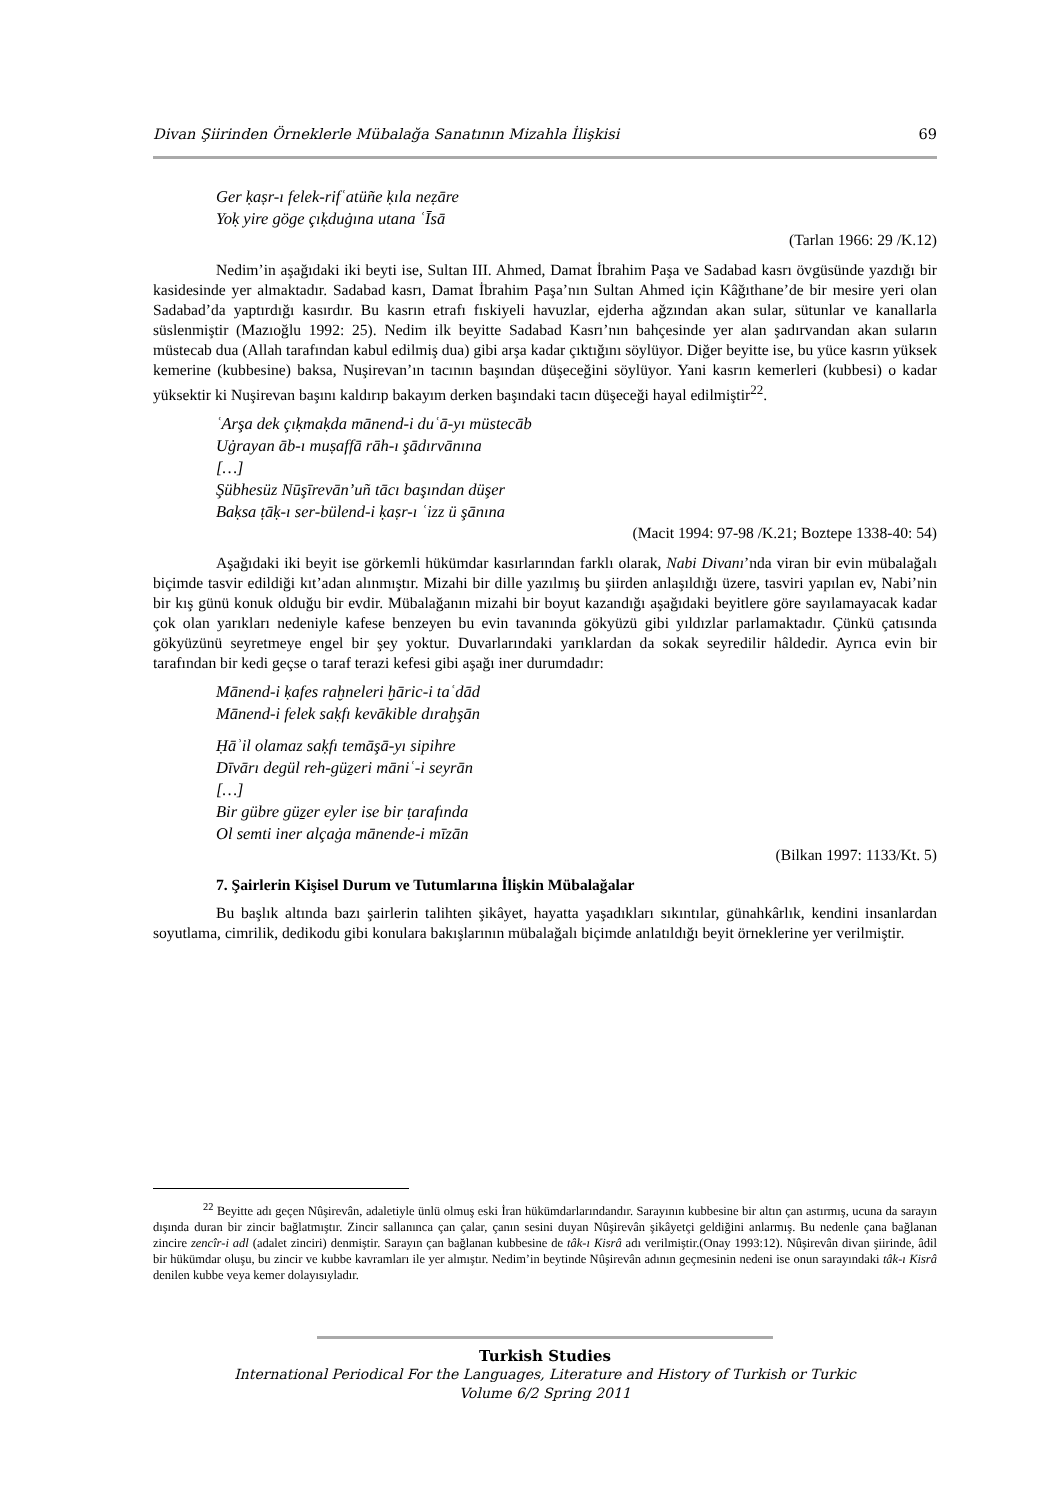Divan Şiirinden Örneklerle Mübalağa Sanatının Mizahla İlişkisi 69
Ger ḳaṣr-ı felek-rifʿatüñe ḳıla neẓāre
Yoḳ yire göge çıḳduġına utana ʿĪsā
(Tarlan 1966: 29 /K.12)
Nedim’in aşağıdaki iki beyti ise, Sultan III. Ahmed, Damat İbrahim Paşa ve Sadabad kasrı övgüsünde yazdığı bir kasidesinde yer almaktadır. Sadabad kasrı, Damat İbrahim Paşa’nın Sultan Ahmed için Kâğıthane’de bir mesire yeri olan Sadabad’da yaptırdığı kasırdır. Bu kasrın etrafı fıskiyeli havuzlar, ejderha ağzından akan sular, sütunlar ve kanallarla süslenmiştir (Mazıoğlu 1992: 25). Nedim ilk beyitte Sadabad Kasrı’nın bahçesinde yer alan şadırvandan akan suların müstecab dua (Allah tarafından kabul edilmiş dua) gibi arşa kadar çıktığını söylüyor. Diğer beyitte ise, bu yüce kasrın yüksek kemerine (kubbesine) baksa, Nuşirevan’ın tacının başından düşeceğini söylüyor. Yani kasrın kemerleri (kubbesi) o kadar yüksektir ki Nuşirevan başını kaldırıp bakayım derken başındaki tacın düşeceği hayal edilmiştir<sup>22</sup>.
ʿArşa dek çıḳmaḳda mānend-i duʿā-yı müstecāb
Uġrayan āb-ı muṣaffā rāh-ı şādırvānına
[…]
Şübhesüz Nūşīrevān’uñ tācı başından düşer
Baḳsa ṭāḳ-ı ser-bülend-i ḳaṣr-ı ʿizz ü şānına
(Macit 1994: 97-98 /K.21; Boztepe 1338-40: 54)
Aşağıdaki iki beyit ise görkemli hükümdar kasırlarından farklı olarak, Nabi Divanı’nda viran bir evin mübalağalı biçimde tasvir edildiği kıt’adan alınmıştır. Mizahi bir dille yazılmış bu şiirden anlaşıldığı üzere, tasviri yapılan ev, Nabi’nin bir kış günü konuk olduğu bir evdir. Mübalağanın mizahi bir boyut kazandığı aşağıdaki beyitlere göre sayılamayacak kadar çok olan yarıkları nedeniyle kafese benzeyen bu evin tavanında gökyüzü gibi yıldızlar parlamaktadır. Çünkü çatısında gökyüzünü seyretmeye engel bir şey yoktur. Duvarlarındaki yarıklardan da sokak seyredilir hâldedir. Ayrıca evin bir tarafından bir kedi geçse o taraf terazi kefesi gibi aşağı iner durumdadır:
Mānend-i ḳafes raḫneleri ḫāric-i taʿdād
Mānend-i felek saḳfı kevākible dıraḫşān
Ḥāʾil olamaz saḳfı temāşā-yı sipihre
Dīvārı degül reh-güẕeri māniʿ-i seyrān
[…]
Bir gübre güẕer eyler ise bir ṭarafında
Ol semti iner alçaġa mānende-i mīzān
(Bilkan 1997: 1133/Kt. 5)
7. Şairlerin Kişisel Durum ve Tutumlarına İlişkin Mübalağalar
Bu başlık altında bazı şairlerin talihten şikâyet, hayatta yaşadıkları sıkıntılar, günahkârlık, kendini insanlardan soyutlama, cimrilik, dedikodu gibi konulara bakışlarının mübalağalı biçimde anlatıldığı beyit örneklerine yer verilmiştir.
<sup>22</sup> Beyitte adı geçen Nûşirevân, adaletiyle ünlü olmuş eski İran hükümdarlarındandır. Sarayının kubbesine bir altın çan astırmış, ucuna da sarayın dışında duran bir zincir bağlatmıştır. Zincir sallanınca çan çalar, çanın sesini duyan Nûşirevân şikâyetçi geldiğini anlarmış. Bu nedenle çana bağlanan zincire zencîr-i adl (adalet zinciri) denmiştir. Sarayın çan bağlanan kubbesine de tâk-ı Kisrâ adı verilmiştir.(Onay 1993:12). Nûşirevân divan şiirinde, âdil bir hükümdar oluşu, bu zincir ve kubbe kavramları ile yer almıştır. Nedim’in beytinde Nûşirevân adının geçmesinin nedeni ise onun sarayındaki tâk-ı Kisrâ denilen kubbe veya kemer dolayısıyladır.
Turkish Studies
International Periodical For the Languages, Literature and History of Turkish or Turkic
Volume 6/2 Spring 2011